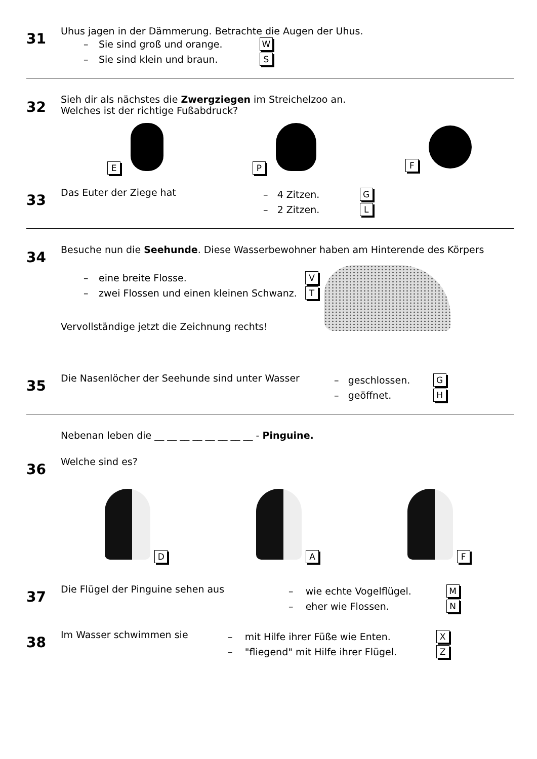31
Uhus jagen in der Dämmerung. Betrachte die Augen der Uhus.
– Sie sind groß und orange. W
– Sie sind klein und braun. S
32
Sieh dir als nächstes die Zwergziegen im Streichelzoo an.
Welches ist der richtige Fußabdruck?
E P F
33
Das Euter der Ziege hat
– 4 Zitzen. G
– 2 Zitzen. L
34
Besuche nun die Seehunde. Diese Wasserbewohner haben am Hinterende des Körpers
– eine breite Flosse. V
– zwei Flossen und einen kleinen Schwanz. T
Vervollständige jetzt die Zeichnung rechts!
35
Die Nasenlöcher der Seehunde sind unter Wasser
– geschlossen. G
– geöffnet. H
Nebenan leben die __ __ __ __ __ __ __ __ - Pinguine.
36
Welche sind es?
D
A
F
37
Die Flügel der Pinguine sehen aus
– wie echte Vogelflügel. M
– eher wie Flossen. N
38
Im Wasser schwimmen sie
– mit Hilfe ihrer Füße wie Enten. X
– "fliegend" mit Hilfe ihrer Flügel. Z